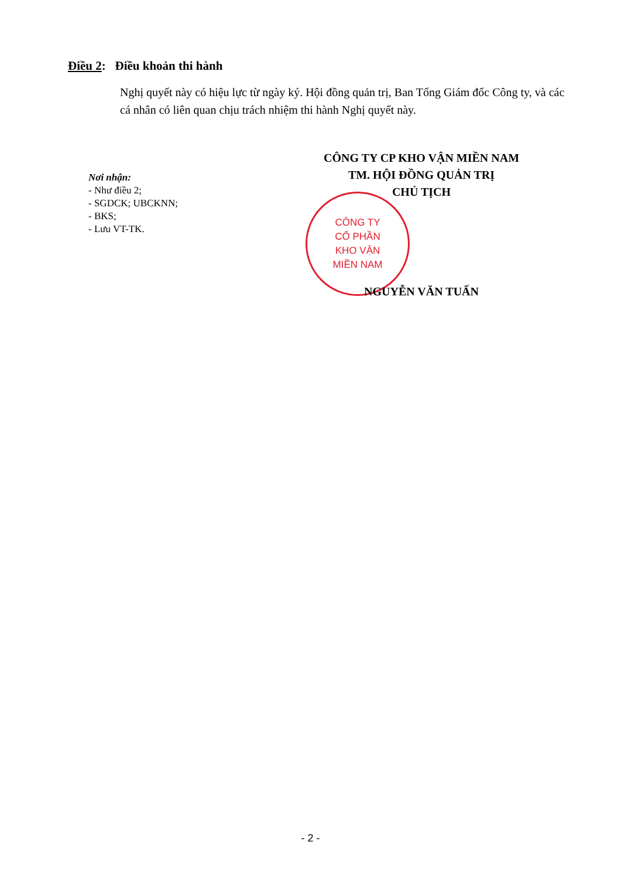Điều 2: Điều khoản thi hành
Nghị quyết này có hiệu lực từ ngày ký. Hội đồng quản trị, Ban Tổng Giám đốc Công ty, và các cá nhân có liên quan chịu trách nhiệm thi hành Nghị quyết này.
CÔNG TY CP KHO VẬN MIỀN NAM
TM. HỘI ĐỒNG QUẢN TRỊ
CHỦ TỊCH
Nơi nhận:
- Như điều 2;
- SGDCK; UBCKNN;
- BKS;
- Lưu VT-TK.
CÔNG TY
CỔ PHẦN
KHO VẬN
MIỀN NAM
NGUYỄN VĂN TUẤN
- 2 -